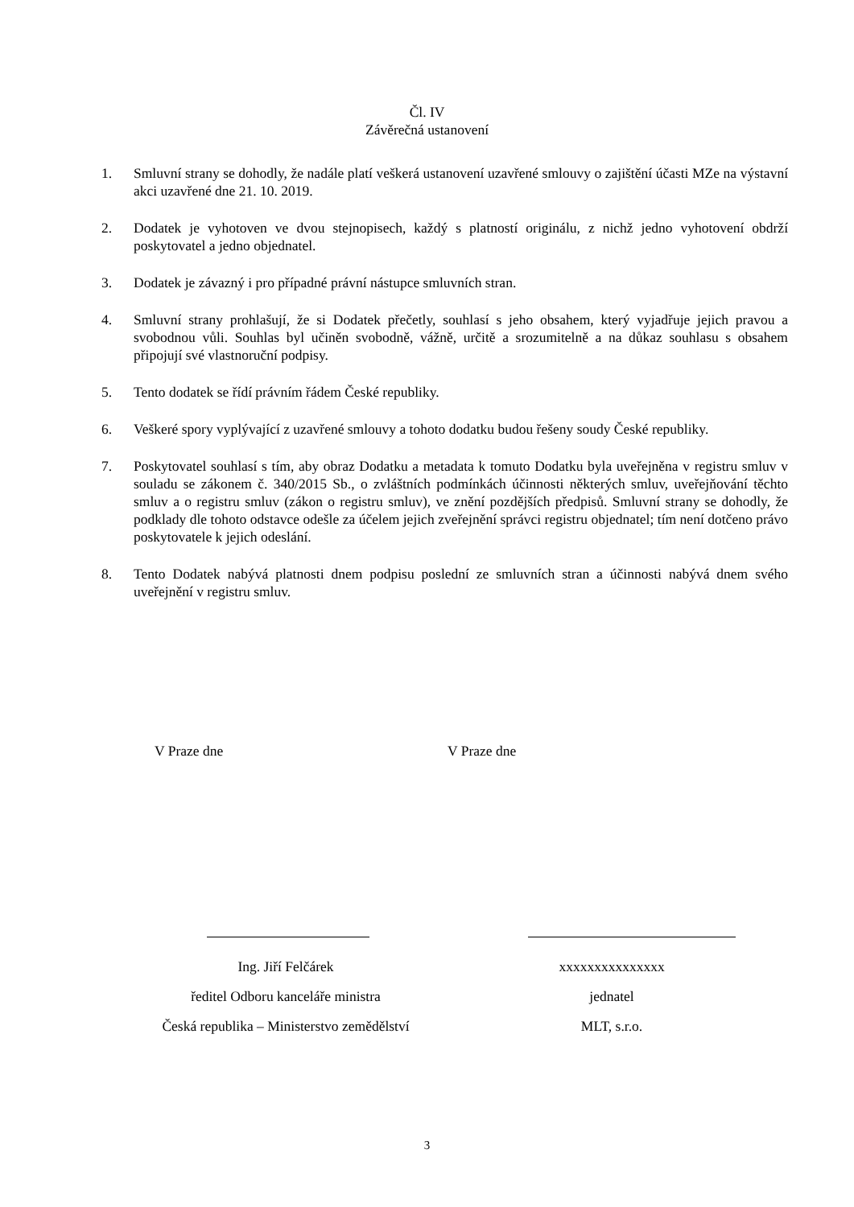Čl. IV
Závěrečná ustanovení
1. Smluvní strany se dohodly, že nadále platí veškerá ustanovení uzavřené smlouvy o zajištění účasti MZe na výstavní akci uzavřené dne 21. 10. 2019.
2. Dodatek je vyhotoven ve dvou stejnopisech, každý s platností originálu, z nichž jedno vyhotovení obdrží poskytovatel a jedno objednatel.
3. Dodatek je závazný i pro případné právní nástupce smluvních stran.
4. Smluvní strany prohlašují, že si Dodatek přečetly, souhlasí s jeho obsahem, který vyjadřuje jejich pravou a svobodnou vůli. Souhlas byl učiněn svobodně, vážně, určitě a srozumitelně a na důkaz souhlasu s obsahem připojují své vlastnoruční podpisy.
5. Tento dodatek se řídí právním řádem České republiky.
6. Veškeré spory vyplývající z uzavřené smlouvy a tohoto dodatku budou řešeny soudy České republiky.
7. Poskytovatel souhlasí s tím, aby obraz Dodatku a metadata k tomuto Dodatku byla uveřejněna v registru smluv v souladu se zákonem č. 340/2015 Sb., o zvláštních podmínkách účinnosti některých smluv, uveřejňování těchto smluv a o registru smluv (zákon o registru smluv), ve znění pozdějších předpisů. Smluvní strany se dohodly, že podklady dle tohoto odstavce odešle za účelem jejich zveřejnění správci registru objednatel; tím není dotčeno právo poskytovatele k jejich odeslání.
8. Tento Dodatek nabývá platnosti dnem podpisu poslední ze smluvních stran a účinnosti nabývá dnem svého uveřejnění v registru smluv.
V Praze dne V Praze dne
Ing. Jiří Felčárek
ředitel Odboru kanceláře ministra
Česká republika – Ministerstvo zemědělství
xxxxxxxxxxxxxxx
jednatel
MLT, s.r.o.
3